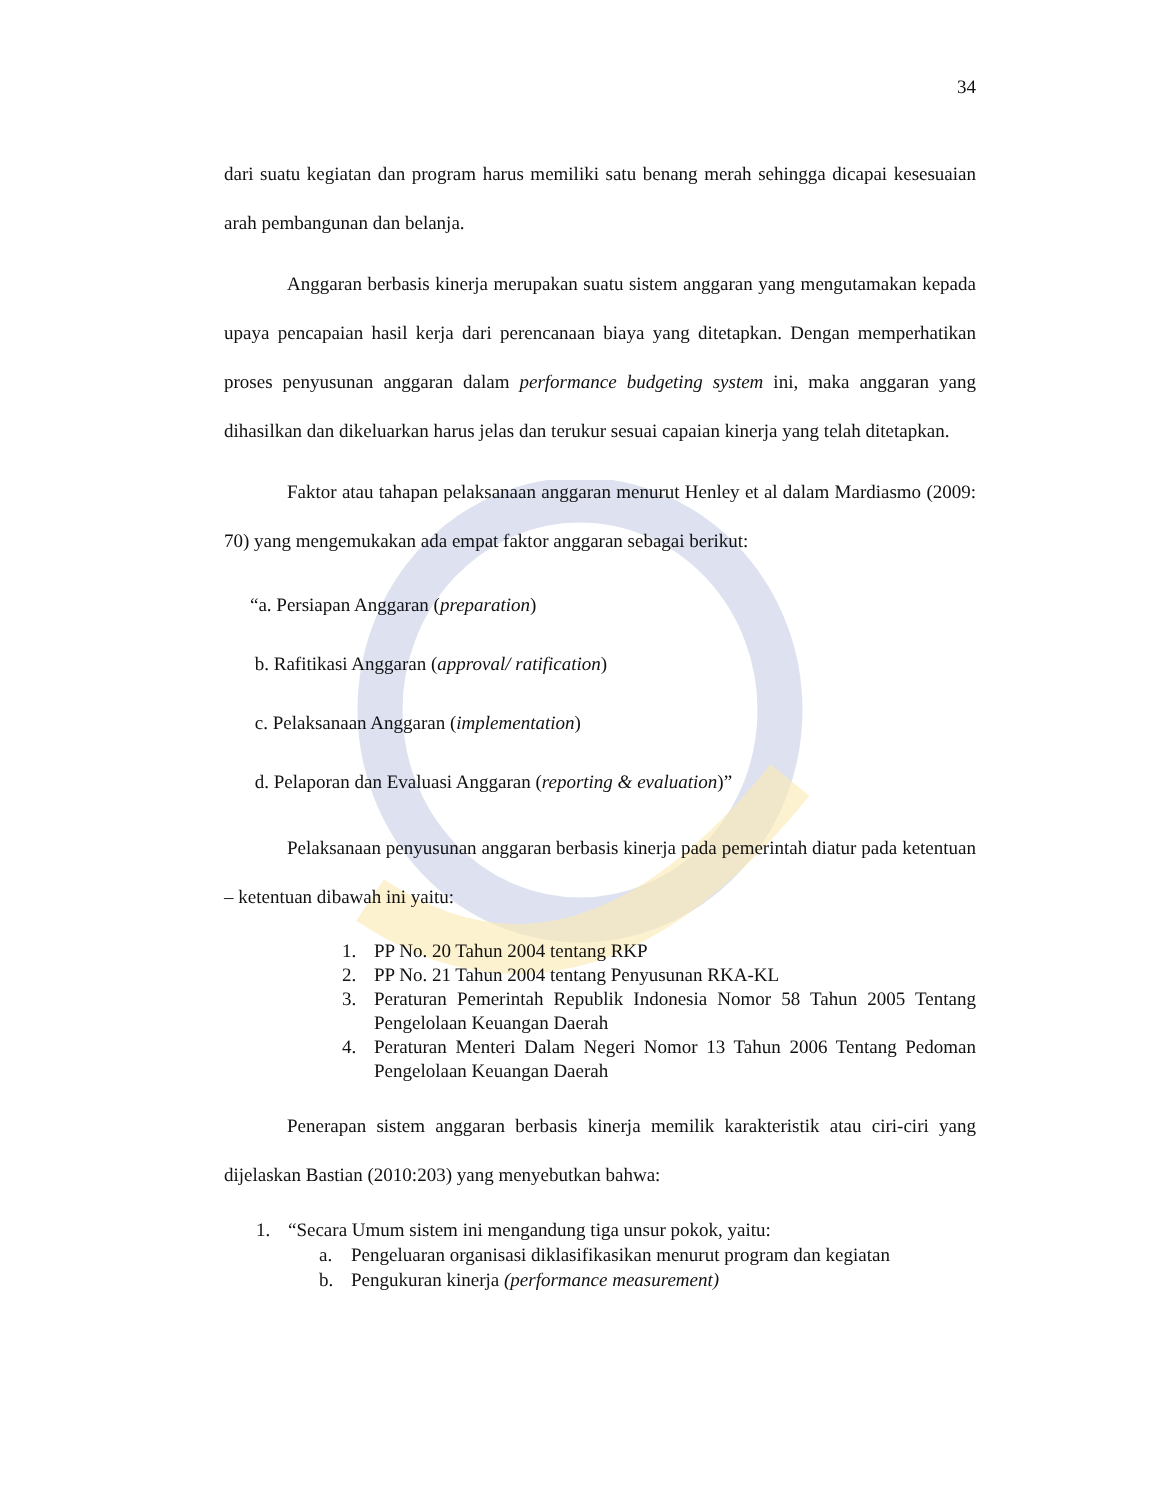34
dari suatu kegiatan dan program harus memiliki satu benang merah sehingga dicapai kesesuaian arah pembangunan dan belanja.
Anggaran berbasis kinerja merupakan suatu sistem anggaran yang mengutamakan kepada upaya pencapaian hasil kerja dari perencanaan biaya yang ditetapkan. Dengan memperhatikan proses penyusunan anggaran dalam performance budgeting system ini, maka anggaran yang dihasilkan dan dikeluarkan harus jelas dan terukur sesuai capaian kinerja yang telah ditetapkan.
Faktor atau tahapan pelaksanaan anggaran menurut Henley et al dalam Mardiasmo (2009: 70) yang mengemukakan ada empat faktor anggaran sebagai berikut:
“a. Persiapan Anggaran (preparation)
b. Rafitikasi Anggaran (approval/ ratification)
c. Pelaksanaan Anggaran (implementation)
d. Pelaporan dan Evaluasi Anggaran (reporting & evaluation)”
Pelaksanaan penyusunan anggaran berbasis kinerja pada pemerintah diatur pada ketentuan – ketentuan dibawah ini yaitu:
1. PP No. 20 Tahun 2004 tentang RKP
2. PP No. 21 Tahun 2004 tentang Penyusunan RKA-KL
3. Peraturan Pemerintah Republik Indonesia Nomor 58 Tahun 2005 Tentang Pengelolaan Keuangan Daerah
4. Peraturan Menteri Dalam Negeri Nomor 13 Tahun 2006 Tentang Pedoman Pengelolaan Keuangan Daerah
Penerapan sistem anggaran berbasis kinerja memilik karakteristik atau ciri-ciri yang dijelaskan Bastian (2010:203) yang menyebutkan bahwa:
1. “Secara Umum sistem ini mengandung tiga unsur pokok, yaitu:
a. Pengeluaran organisasi diklasifikasikan menurut program dan kegiatan
b. Pengukuran kinerja (performance measurement)